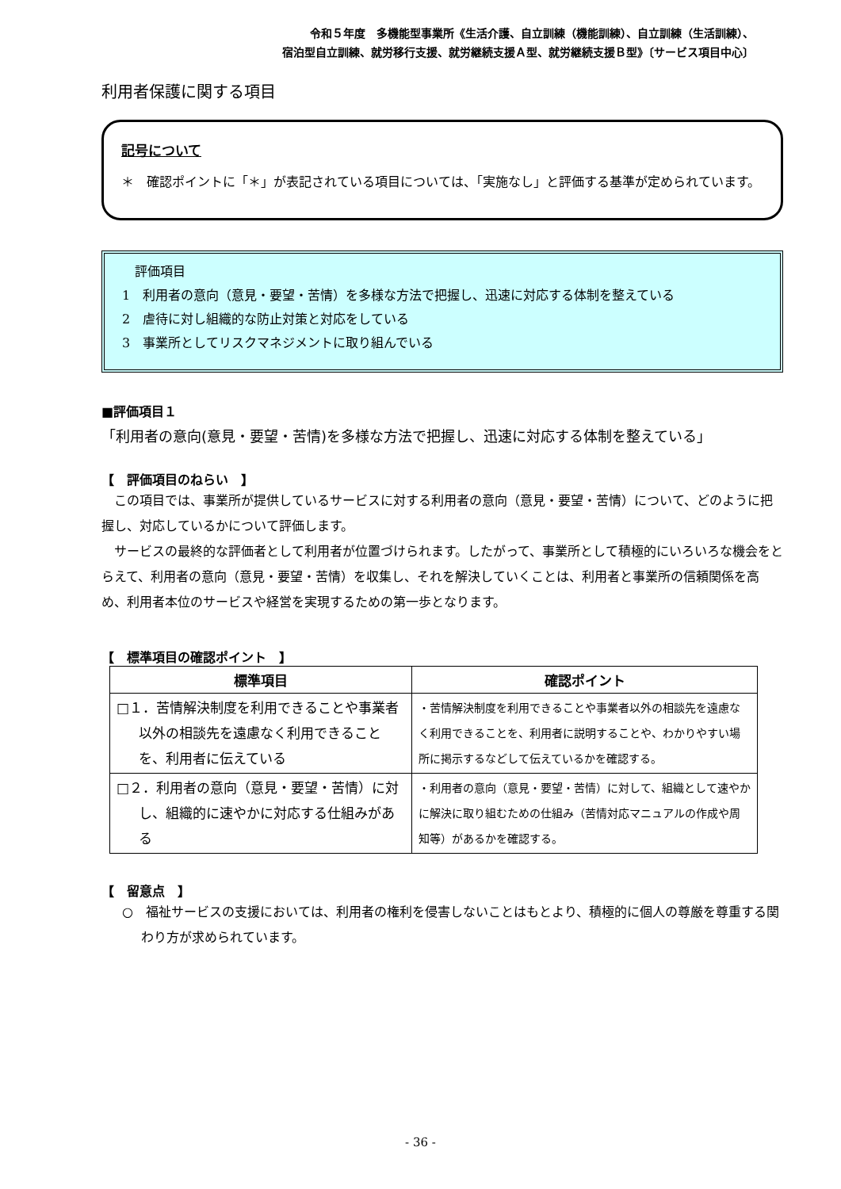令和５年度　多機能型事業所《生活介護、自立訓練（機能訓練）、自立訓練（生活訓練）、
宿泊型自立訓練、就労移行支援、就労継続支援Ａ型、就労継続支援Ｂ型》〔サービス項目中心〕
利用者保護に関する項目
記号について
＊　確認ポイントに「＊」が表記されている項目については、「実施なし」と評価する基準が定められています。
　評価項目
1　利用者の意向（意見・要望・苦情）を多様な方法で把握し、迅速に対応する体制を整えている
2　虐待に対し組織的な防止対策と対応をしている
3　事業所としてリスクマネジメントに取り組んでいる
■評価項目１
「利用者の意向(意見・要望・苦情)を多様な方法で把握し、迅速に対応する体制を整えている」
【　評価項目のねらい　】
この項目では、事業所が提供しているサービスに対する利用者の意向（意見・要望・苦情）について、どのように把握し、対応しているかについて評価します。
サービスの最終的な評価者として利用者が位置づけられます。したがって、事業所として積極的にいろいろな機会をとらえて、利用者の意向（意見・要望・苦情）を収集し、それを解決していくことは、利用者と事業所の信頼関係を高め、利用者本位のサービスや経営を実現するための第一歩となります。
【　標準項目の確認ポイント　】
| 標準項目 | 確認ポイント |
| --- | --- |
| □１．苦情解決制度を利用できることや事業者以外の相談先を遠慮なく利用できることを、利用者に伝えている | ・苦情解決制度を利用できることや事業者以外の相談先を遠慮なく利用できることを、利用者に説明することや、わかりやすい場所に掲示するなどして伝えているかを確認する。 |
| □２．利用者の意向（意見・要望・苦情）に対し、組織的に速やかに対応する仕組みがある | ・利用者の意向（意見・要望・苦情）に対して、組織として速やかに解決に取り組むための仕組み（苦情対応マニュアルの作成や周知等）があるかを確認する。 |
【　留意点　】
○　福祉サービスの支援においては、利用者の権利を侵害しないことはもとより、積極的に個人の尊厳を尊重する関わり方が求められています。
- 36 -